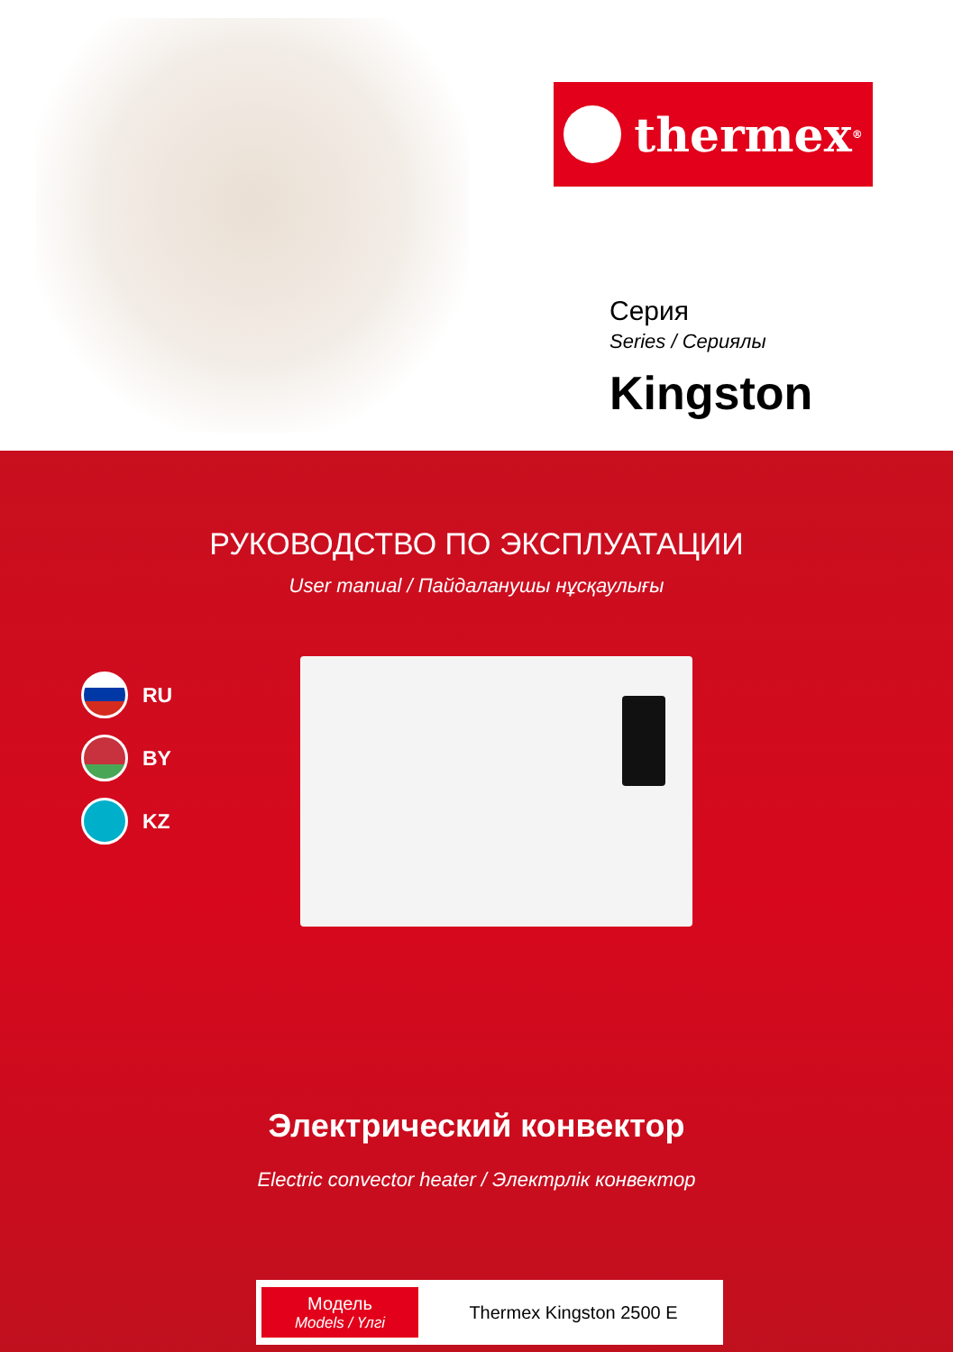thermex<sup>®</sup>
Серия
Series / Сериялы
Kingston
РУКОВОДСТВО ПО ЭКСПЛУАТАЦИИ
User manual / Пайдаланушы нұсқаулығы
RU
BY
KZ
Электрический конвектор
Electric convector heater / Электрлік конвектор
Модель
Models / Үлгі
Thermex Kingston 2500 E